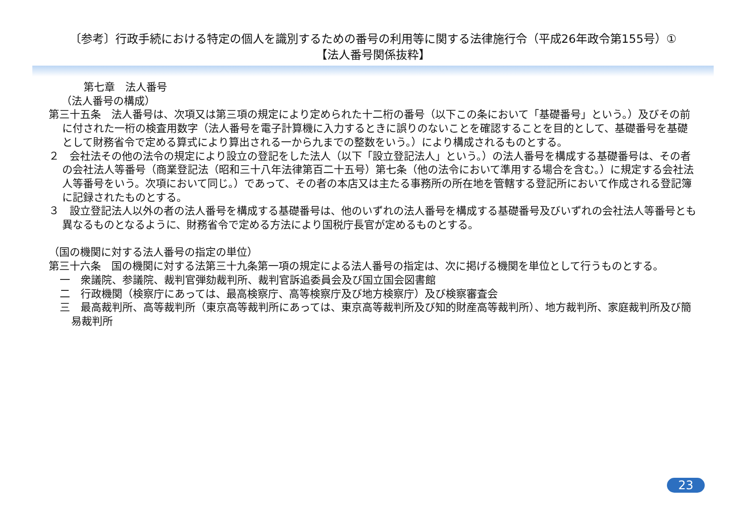〔参考〕行政手続における特定の個人を識別するための番号の利用等に関する法律施行令（平成26年政令第155号）①
【法人番号関係抜粋】
第七章　法人番号
（法人番号の構成）
第三十五条　法人番号は、次項又は第三項の規定により定められた十二桁の番号（以下この条において「基礎番号」という。）及びその前に付された一桁の検査用数字（法人番号を電子計算機に入力するときに誤りのないことを確認することを目的として、基礎番号を基礎として財務省令で定める算式により算出される一から九までの整数をいう。）により構成されるものとする。
２　会社法その他の法令の規定により設立の登記をした法人（以下「設立登記法人」という。）の法人番号を構成する基礎番号は、その者の会社法人等番号（商業登記法（昭和三十八年法律第百二十五号）第七条（他の法令において準用する場合を含む。）に規定する会社法人等番号をいう。次項において同じ。）であって、その者の本店又は主たる事務所の所在地を管轄する登記所において作成される登記簿に記録されたものとする。
３　設立登記法人以外の者の法人番号を構成する基礎番号は、他のいずれの法人番号を構成する基礎番号及びいずれの会社法人等番号とも異なるものとなるように、財務省令で定める方法により国税庁長官が定めるものとする。
（国の機関に対する法人番号の指定の単位）
第三十六条　国の機関に対する法第三十九条第一項の規定による法人番号の指定は、次に掲げる機関を単位として行うものとする。
一　衆議院、参議院、裁判官弾劾裁判所、裁判官訴追委員会及び国立国会図書館
二　行政機関（検察庁にあっては、最高検察庁、高等検察庁及び地方検察庁）及び検察審査会
三　最高裁判所、高等裁判所（東京高等裁判所にあっては、東京高等裁判所及び知的財産高等裁判所）、地方裁判所、家庭裁判所及び簡易裁判所
23